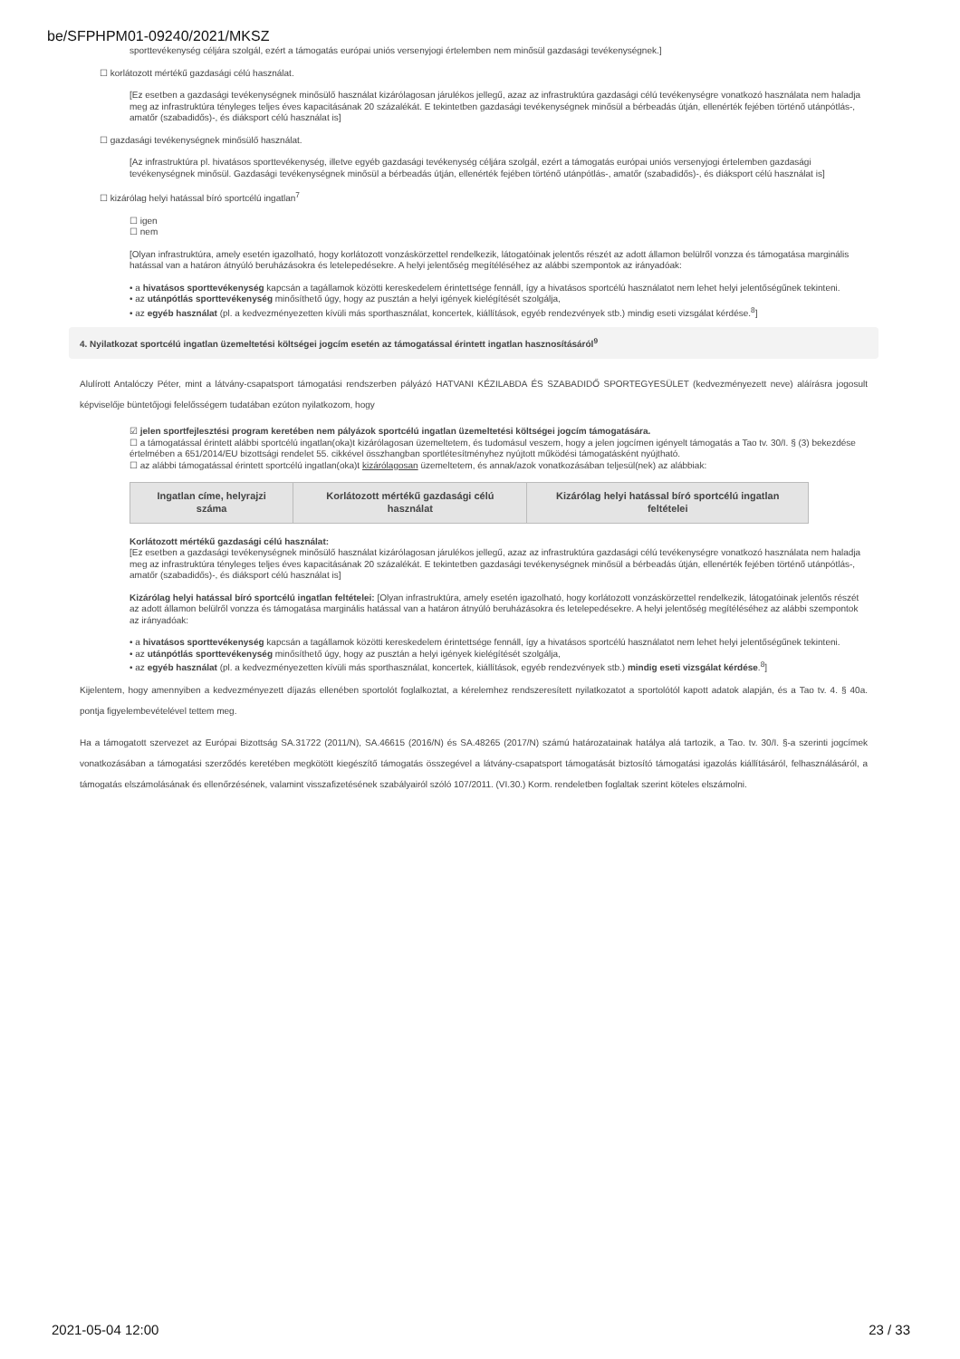be/SFPHPM01-09240/2021/MKSZ
sporttevékenység céljára szolgál, ezért a támogatás európai uniós versenyjogi értelemben nem minősül gazdasági tevékenységnek.]
☐ korlátozott mértékű gazdasági célú használat.
[Ez esetben a gazdasági tevékenységnek minősülő használat kizárólagosan járulékos jellegű, azaz az infrastruktúra gazdasági célú tevékenységre vonatkozó használata nem haladja meg az infrastruktúra tényleges teljes éves kapacitásának 20 százalékát. E tekintetben gazdasági tevékenységnek minősül a bérbeadás útján, ellenérték fejében történő utánpótlás-, amatőr (szabadidős)-, és diáksport célú használat is]
☐ gazdasági tevékenységnek minősülő használat.
[Az infrastruktúra pl. hivatásos sporttevékenység, illetve egyéb gazdasági tevékenység céljára szolgál, ezért a támogatás európai uniós versenyjogi értelemben gazdasági tevékenységnek minősül. Gazdasági tevékenységnek minősül a bérbeadás útján, ellenérték fejében történő utánpótlás-, amatőr (szabadidős)-, és diáksport célú használat is]
☐ kizárólag helyi hatással bíró sportcélú ingatlan<sup>7</sup>
☐ igen
☐ nem
[Olyan infrastruktúra, amely esetén igazolható, hogy korlátozott vonzáskörzettel rendelkezik, látogatóinak jelentős részét az adott államon belülről vonzza és támogatása marginális hatással van a határon átnyúló beruházásokra és letelepedésekre. A helyi jelentőség megítéléséhez az alábbi szempontok az irányadóak:
• a hivatásos sporttevékenység kapcsán a tagállamok közötti kereskedelem érintettsége fennáll, így a hivatásos sportcélú használatot nem lehet helyi jelentőségűnek tekinteni.
• az utánpótlás sporttevékenység minősíthető úgy, hogy az pusztán a helyi igények kielégítését szolgálja,
• az egyéb használat (pl. a kedvezményezetten kívüli más sporthasználat, koncertek, kiállítások, egyéb rendezvények stb.) mindig eseti vizsgálat kérdése.<sup>8</sup>]
4. Nyilatkozat sportcélú ingatlan üzemeltetési költségei jogcím esetén az támogatással érintett ingatlan hasznosításáról<sup>9</sup>
Alulírott Antalóczy Péter, mint a látvány-csapatsport támogatási rendszerben pályázó HATVANI KÉZILABDA ÉS SZABADIDŐ SPORTEGYESÜLET (kedvezményezett neve) aláírásra jogosult képviselője büntetőjogi felelősségem tudatában ezúton nyilatkozom, hogy
☑ jelen sportfejlesztési program keretében nem pályázok sportcélú ingatlan üzemeltetési költségei jogcím támogatására.
☐ a támogatással érintett alábbi sportcélú ingatlan(oka)t kizárólagosan üzemeltetem, és tudomásul veszem, hogy a jelen jogcímen igényelt támogatás a Tao tv. 30/I. § (3) bekezdése értelmében a 651/2014/EU bizottsági rendelet 55. cikkével összhangban sportlétesítményhez nyújtott működési támogatásként nyújtható.
☐ az alábbi támogatással érintett sportcélú ingatlan(oka)t kizárólagosan üzemeltetem, és annak/azok vonatkozásában teljesül(nek) az alábbiak:
| Ingatlan címe, helyrajzi száma | Korlátozott mértékű gazdasági célú használat | Kizárólag helyi hatással bíró sportcélú ingatlan feltételei |
| --- | --- | --- |
Korlátozott mértékű gazdasági célú használat:
[Ez esetben a gazdasági tevékenységnek minősülő használat kizárólagosan járulékos jellegű, azaz az infrastruktúra gazdasági célú tevékenységre vonatkozó használata nem haladja meg az infrastruktúra tényleges teljes éves kapacitásának 20 százalékát. E tekintetben gazdasági tevékenységnek minősül a bérbeadás útján, ellenérték fejében történő utánpótlás-, amatőr (szabadidős)-, és diáksport célú használat is]
Kizárólag helyi hatással bíró sportcélú ingatlan feltételei: [Olyan infrastruktúra, amely esetén igazolható, hogy korlátozott vonzáskörzettel rendelkezik, látogatóinak jelentős részét az adott államon belülről vonzza és támogatása marginális hatással van a határon átnyúló beruházásokra és letelepedésekre. A helyi jelentőség megítéléséhez az alábbi szempontok az irányadóak:
• a hivatásos sporttevékenység kapcsán a tagállamok közötti kereskedelem érintettsége fennáll, így a hivatásos sportcélú használatot nem lehet helyi jelentőségűnek tekinteni.
• az utánpótlás sporttevékenység minősíthető úgy, hogy az pusztán a helyi igények kielégítését szolgálja,
• az egyéb használat (pl. a kedvezményezetten kívüli más sporthasználat, koncertek, kiállítások, egyéb rendezvények stb.) mindig eseti vizsgálat kérdése.<sup>8</sup>]
Kijelentem, hogy amennyiben a kedvezményezett díjazás ellenében sportolót foglalkoztat, a kérelemhez rendszeresített nyilatkozatot a sportolótól kapott adatok alapján, és a Tao tv. 4. § 40a. pontja figyelembevételével tettem meg.
Ha a támogatott szervezet az Európai Bizottság SA.31722 (2011/N), SA.46615 (2016/N) és SA.48265 (2017/N) számú határozatainak hatálya alá tartozik, a Tao. tv. 30/I. §-a szerinti jogcímek vonatkozásában a támogatási szerződés keretében megkötött kiegészítő támogatás összegével a látvány-csapatsport támogatását biztosító támogatási igazolás kiállításáról, felhasználásáról, a támogatás elszámolásának és ellenőrzésének, valamint visszafizetésének szabályairól szóló 107/2011. (VI.30.) Korm. rendeletben foglaltak szerint köteles elszámolni.
2021-05-04 12:00 23 / 33